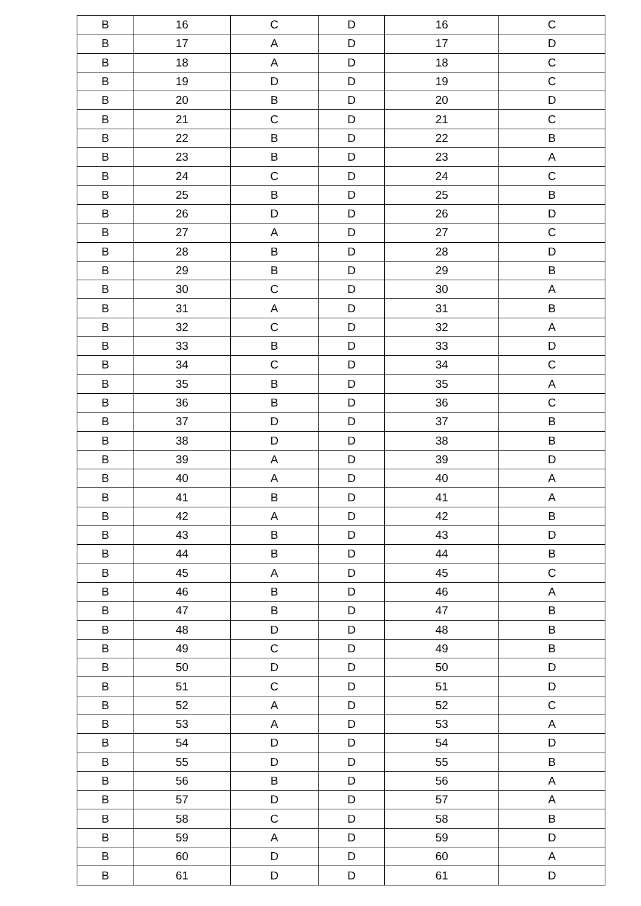| B | 16 | C | D | 16 | C |
| B | 17 | A | D | 17 | D |
| B | 18 | A | D | 18 | C |
| B | 19 | D | D | 19 | C |
| B | 20 | B | D | 20 | D |
| B | 21 | C | D | 21 | C |
| B | 22 | B | D | 22 | B |
| B | 23 | B | D | 23 | A |
| B | 24 | C | D | 24 | C |
| B | 25 | B | D | 25 | B |
| B | 26 | D | D | 26 | D |
| B | 27 | A | D | 27 | C |
| B | 28 | B | D | 28 | D |
| B | 29 | B | D | 29 | B |
| B | 30 | C | D | 30 | A |
| B | 31 | A | D | 31 | B |
| B | 32 | C | D | 32 | A |
| B | 33 | B | D | 33 | D |
| B | 34 | C | D | 34 | C |
| B | 35 | B | D | 35 | A |
| B | 36 | B | D | 36 | C |
| B | 37 | D | D | 37 | B |
| B | 38 | D | D | 38 | B |
| B | 39 | A | D | 39 | D |
| B | 40 | A | D | 40 | A |
| B | 41 | B | D | 41 | A |
| B | 42 | A | D | 42 | B |
| B | 43 | B | D | 43 | D |
| B | 44 | B | D | 44 | B |
| B | 45 | A | D | 45 | C |
| B | 46 | B | D | 46 | A |
| B | 47 | B | D | 47 | B |
| B | 48 | D | D | 48 | B |
| B | 49 | C | D | 49 | B |
| B | 50 | D | D | 50 | D |
| B | 51 | C | D | 51 | D |
| B | 52 | A | D | 52 | C |
| B | 53 | A | D | 53 | A |
| B | 54 | D | D | 54 | D |
| B | 55 | D | D | 55 | B |
| B | 56 | B | D | 56 | A |
| B | 57 | D | D | 57 | A |
| B | 58 | C | D | 58 | B |
| B | 59 | A | D | 59 | D |
| B | 60 | D | D | 60 | A |
| B | 61 | D | D | 61 | D |